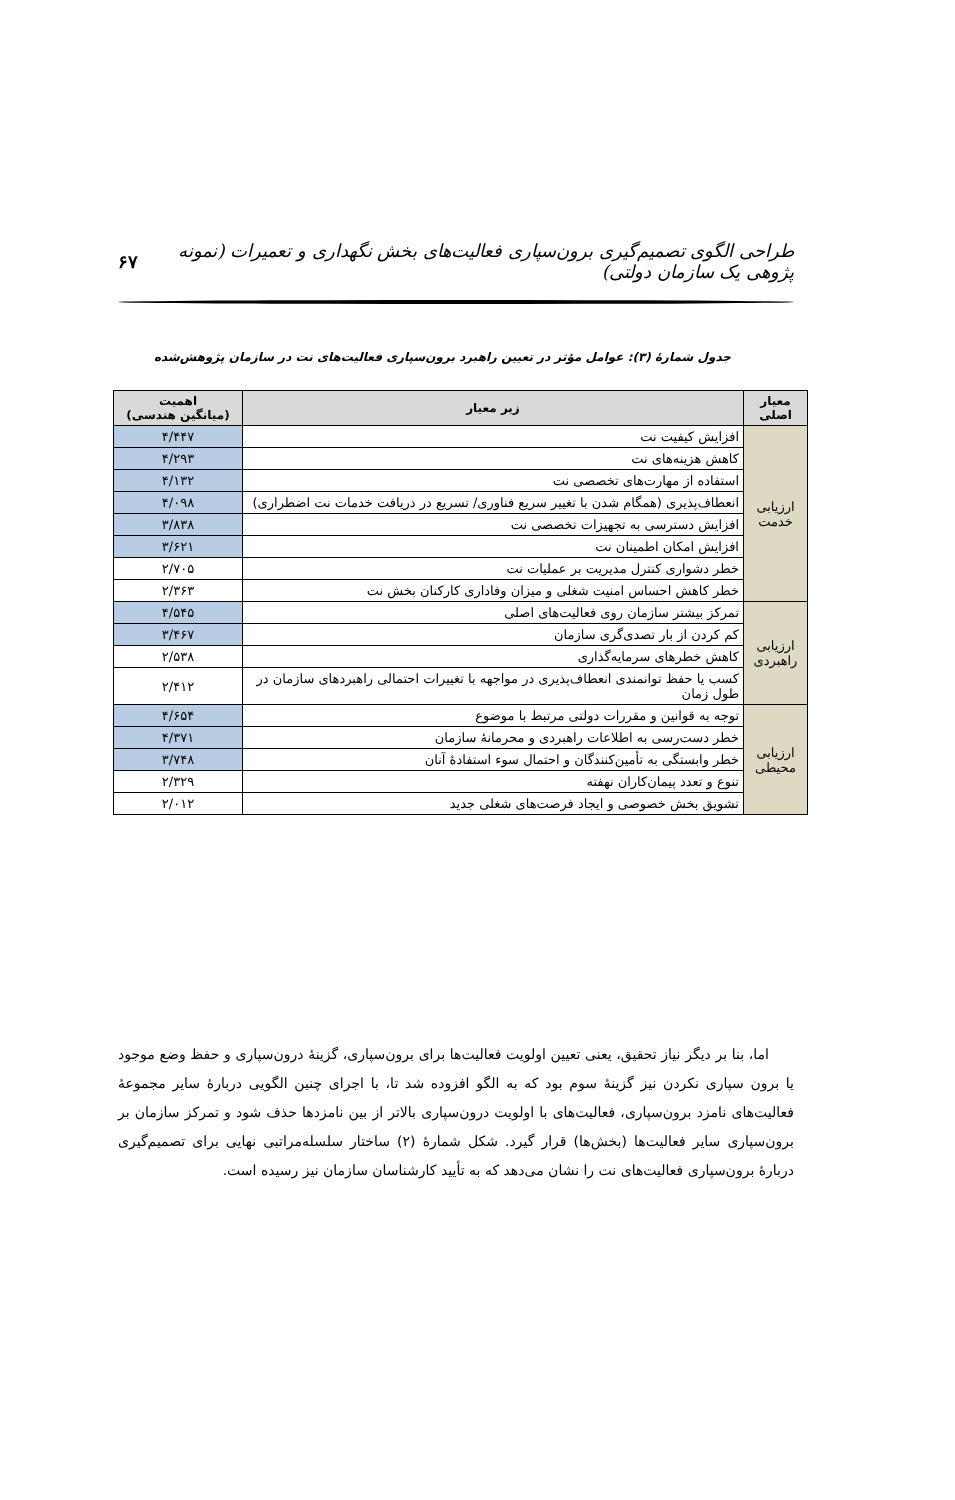طراحی الگوی تصمیم‌گیری برون‌سپاری فعالیت‌های بخش نگهداری و تعمیرات (نمونه پژوهی یک سازمان دولتی) ۶۷
جدول شمارهٔ (۳): عوامل مؤثر در تعیین راهبرد برون‌سپاری فعالیت‌های نت در سازمان پژوهش‌شده
| معیار اصلی | زیر معیار | اهمیت (میانگین هندسی) |
| --- | --- | --- |
| ارزیابی خدمت | افزایش کیفیت نت | ۴/۴۴۷ |
| | کاهش هزینه‌های نت | ۴/۲۹۳ |
| | استفاده از مهارت‌های تخصصی نت | ۴/۱۳۲ |
| | انعطاف‌پذیری (همگام شدن با تغییر سریع فناوری/ تسریع در دریافت خدمات نت اضطراری) | ۴/۰۹۸ |
| | افزایش دسترسی به تجهیزات تخصصی نت | ۳/۸۳۸ |
| | افزایش امکان اطمینان نت | ۳/۶۲۱ |
| | خطر دشواری کنترل مدیریت بر عملیات نت | ۲/۷۰۵ |
| | خطر کاهش احساس امنیت شغلی و میزان وفاداری کارکنان بخش نت | ۲/۳۶۳ |
| ارزیابی راهبردی | تمرکز بیشتر سازمان روی فعالیت‌های اصلی | ۴/۵۴۵ |
| | کم کردن از بار تصدی‌گری سازمان | ۳/۴۶۷ |
| | کاهش خطرهای سرمایه‌گذاری | ۲/۵۳۸ |
| | کسب یا حفظ توانمندی انعطاف‌پذیری در مواجهه با تغییرات احتمالی راهبردهای سازمان در طول زمان | ۲/۴۱۲ |
| ارزیابی محیطی | توجه به قوانین و مقررات دولتی مرتبط با موضوع | ۴/۶۵۴ |
| | خطر دست‌رسی به اطلاعات راهبردی و محرمانهٔ سازمان | ۴/۳۷۱ |
| | خطر وابستگی به تأمین‌کنندگان و احتمال سوء استفادهٔ آنان | ۳/۷۴۸ |
| | تنوع و تعدد پیمان‌کاران نهفته | ۲/۳۲۹ |
| | تشویق بخش خصوصی و ایجاد فرصت‌های شغلی جدید | ۲/۰۱۲ |
اما، بنا بر دیگر نیاز تحقیق، یعنی تعیین اولویت فعالیت‌ها برای برون‌سپاری، گزینهٔ درون‌سپاری و حفظ وضع موجود یا برون سپاری نکردن نیز گزینهٔ سوم بود که به الگو افزوده شد تا، با اجرای چنین الگویی دربارهٔ سایر مجموعهٔ فعالیت‌های نامزد برون‌سپاری، فعالیت‌های با اولویت درون‌سپاری بالاتر از بین نامزدها حذف شود و تمرکز سازمان بر برون‌سپاری سایر فعالیت‌ها (بخش‌ها) قرار گیرد. شکل شمارهٔ (۲) ساختار سلسله‌مراتبی نهایی برای تصمیم‌گیری دربارهٔ برون‌سپاری فعالیت‌های نت را نشان می‌دهد که به تأیید کارشناسان سازمان نیز رسیده است.